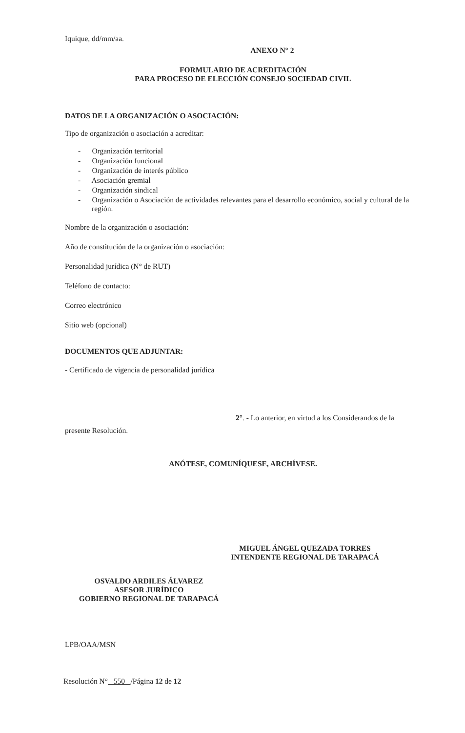Iquique, dd/mm/aa.
ANEXO N° 2
FORMULARIO DE ACREDITACIÓN
PARA PROCESO DE ELECCIÓN CONSEJO SOCIEDAD CIVIL
DATOS DE LA ORGANIZACIÓN O ASOCIACIÓN:
Tipo de organización o asociación a acreditar:
- Organización territorial
- Organización funcional
- Organización de interés público
- Asociación gremial
- Organización sindical
- Organización o Asociación de actividades relevantes para el desarrollo económico, social y cultural de la región.
Nombre de la organización o asociación:
Año de constitución de la organización o asociación:
Personalidad jurídica (N° de RUT)
Teléfono de contacto:
Correo electrónico
Sitio web (opcional)
DOCUMENTOS QUE ADJUNTAR:
- Certificado de vigencia de personalidad jurídica
2°. - Lo anterior, en virtud a los Considerandos de la
presente Resolución.
ANÓTESE, COMUNÍQUESE, ARCHÍVESE.
MIGUEL ÁNGEL QUEZADA TORRES
INTENDENTE REGIONAL DE TARAPACÁ
OSVALDO ARDILES ÁLVAREZ
ASESOR JURÍDICO
GOBIERNO REGIONAL DE TARAPACÁ
LPB/OAA/MSN
Resolución N° 550 /Página 12 de 12